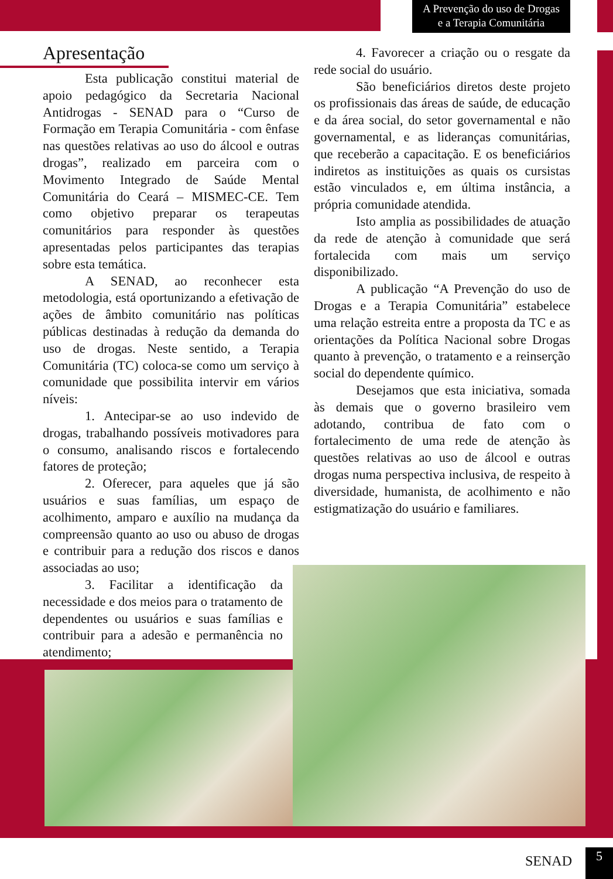A Prevenção do uso de Drogas
e a Terapia Comunitária
Apresentação
Esta publicação constitui material de apoio pedagógico da Secretaria Nacional Antidrogas - SENAD para o “Curso de Formação em Terapia Comunitária - com ênfase nas questões relativas ao uso do álcool e outras drogas”, realizado em parceira com o Movimento Integrado de Saúde Mental Comunitária do Ceará – MISMEC-CE. Tem como objetivo preparar os terapeutas comunitários para responder às questões apresentadas pelos participantes das terapias sobre esta temática.
A SENAD, ao reconhecer esta metodologia, está oportunizando a efetivação de ações de âmbito comunitário nas políticas públicas destinadas à redução da demanda do uso de drogas. Neste sentido, a Terapia Comunitária (TC) coloca-se como um serviço à comunidade que possibilita intervir em vários níveis:
1. Antecipar-se ao uso indevido de drogas, trabalhando possíveis motivadores para o consumo, analisando riscos e fortalecendo fatores de proteção;
2. Oferecer, para aqueles que já são usuários e suas famílias, um espaço de acolhimento, amparo e auxílio na mudança da compreensão quanto ao uso ou abuso de drogas e contribuir para a redução dos riscos e danos associadas ao uso;
3. Facilitar a identificação da necessidade e dos meios para o tratamento de dependentes ou usuários e suas famílias e contribuir para a adesão e permanência no atendimento;
4. Favorecer a criação ou o resgate da rede social do usuário.
São beneficiários diretos deste projeto os profissionais das áreas de saúde, de educação e da área social, do setor governamental e não governamental, e as lideranças comunitárias, que receberão a capacitação. E os beneficiários indiretos as instituições as quais os cursistas estão vinculados e, em última instância, a própria comunidade atendida.
Isto amplia as possibilidades de atuação da rede de atenção à comunidade que será fortalecida com mais um serviço disponibilizado.
A publicação “A Prevenção do uso de Drogas e a Terapia Comunitária” estabelece uma relação estreita entre a proposta da TC e as orientações da Política Nacional sobre Drogas quanto à prevenção, o tratamento e a reinserção social do dependente químico.
Desejamos que esta iniciativa, somada às demais que o governo brasileiro vem adotando, contribua de fato com o fortalecimento de uma rede de atenção às questões relativas ao uso de álcool e outras drogas numa perspectiva inclusiva, de respeito à diversidade, humanista, de acolhimento e não estigmatização do usuário e familiares.
SENAD 5